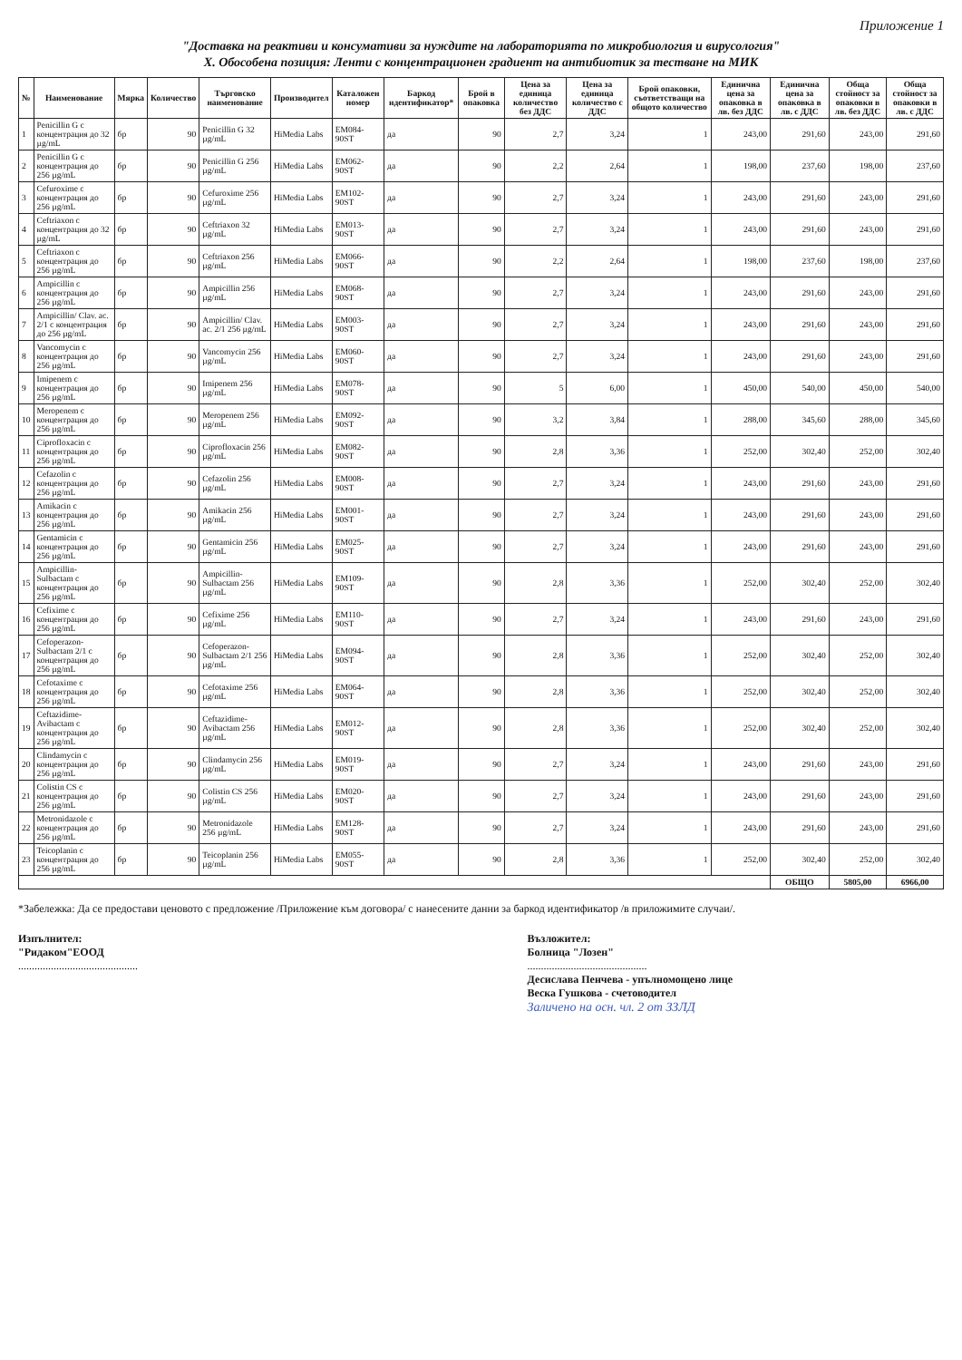Приложение 1
"Доставка на реактиви и консумативи за нуждите на лабораторията по микробиология и вирусология"
X. Обособена позиция: Ленти с концентрационен градиент на антибиотик за тестване на МИК
| № | Наименование | Мярка | Количество | Търговско наименование | Производител | Каталожен номер | Баркод идентификатор* | Брой в опаковка | Цена за единица количество без ДДС | Цена за единица количество с ДДС | Брой опаковки, съответстващи на общото количество | Единична цена за опаковка в лв. без ДДС | Единична цена за опаковка в лв. с ДДС | Обща стойност за опаковки в лв. без ДДС | Обща стойност за опаковки в лв. с ДДС |
| --- | --- | --- | --- | --- | --- | --- | --- | --- | --- | --- | --- | --- | --- | --- | --- |
| 1 | Penicillin G с концентрация до 32 µg/mL | бр | 90 | Penicillin G 32 µg/mL | HiMedia Labs | EM084-90ST | да | 90 | 2,7 | 3,24 | 1 | 243,00 | 291,60 | 243,00 | 291,60 |
| 2 | Penicillin G с концентрация до 256 µg/mL | бр | 90 | Penicillin G 256 µg/mL | HiMedia Labs | EM062-90ST | да | 90 | 2,2 | 2,64 | 1 | 198,00 | 237,60 | 198,00 | 237,60 |
| 3 | Cefuroxime с концентрация до 256 µg/mL | бр | 90 | Cefuroxime 256 µg/mL | HiMedia Labs | EM102-90ST | да | 90 | 2,7 | 3,24 | 1 | 243,00 | 291,60 | 243,00 | 291,60 |
| 4 | Ceftriaxon с концентрация до 32 µg/mL | бр | 90 | Ceftriaxon 32 µg/mL | HiMedia Labs | EM013-90ST | да | 90 | 2,7 | 3,24 | 1 | 243,00 | 291,60 | 243,00 | 291,60 |
| 5 | Ceftriaxon с концентрация до 256 µg/mL | бр | 90 | Ceftriaxon 256 µg/mL | HiMedia Labs | EM066-90ST | да | 90 | 2,2 | 2,64 | 1 | 198,00 | 237,60 | 198,00 | 237,60 |
| 6 | Ampicillin с концентрация до 256 µg/mL | бр | 90 | Ampicillin 256 µg/mL | HiMedia Labs | EM068-90ST | да | 90 | 2,7 | 3,24 | 1 | 243,00 | 291,60 | 243,00 | 291,60 |
| 7 | Ampicillin/ Clav. ac. 2/1 с концентрация до 256 µg/mL | бр | 90 | Ampicillin/ Clav. ac. 2/1 256 µg/mL | HiMedia Labs | EM003-90ST | да | 90 | 2,7 | 3,24 | 1 | 243,00 | 291,60 | 243,00 | 291,60 |
| 8 | Vancomycin с концентрация до 256 µg/mL | бр | 90 | Vancomycin 256 µg/mL | HiMedia Labs | EM060-90ST | да | 90 | 2,7 | 3,24 | 1 | 243,00 | 291,60 | 243,00 | 291,60 |
| 9 | Imipenem с концентрация до 256 µg/mL | бр | 90 | Imipenem 256 µg/mL | HiMedia Labs | EM078-90ST | да | 90 | 5 | 6,00 | 1 | 450,00 | 540,00 | 450,00 | 540,00 |
| 10 | Meropenem с концентрация до 256 µg/mL | бр | 90 | Meropenem 256 µg/mL | HiMedia Labs | EM092-90ST | да | 90 | 3,2 | 3,84 | 1 | 288,00 | 345,60 | 288,00 | 345,60 |
| 11 | Ciprofloxacin с концентрация до 256 µg/mL | бр | 90 | Ciprofloxacin 256 µg/mL | HiMedia Labs | EM082-90ST | да | 90 | 2,8 | 3,36 | 1 | 252,00 | 302,40 | 252,00 | 302,40 |
| 12 | Cefazolin с концентрация до 256 µg/mL | бр | 90 | Cefazolin 256 µg/mL | HiMedia Labs | EM008-90ST | да | 90 | 2,7 | 3,24 | 1 | 243,00 | 291,60 | 243,00 | 291,60 |
| 13 | Amikacin с концентрация до 256 µg/mL | бр | 90 | Amikacin 256 µg/mL | HiMedia Labs | EM001-90ST | да | 90 | 2,7 | 3,24 | 1 | 243,00 | 291,60 | 243,00 | 291,60 |
| 14 | Gentamicin с концентрация до 256 µg/mL | бр | 90 | Gentamicin 256 µg/mL | HiMedia Labs | EM025-90ST | да | 90 | 2,7 | 3,24 | 1 | 243,00 | 291,60 | 243,00 | 291,60 |
| 15 | Ampicillin-Sulbactam с концентрация до 256 µg/mL | бр | 90 | Ampicillin-Sulbactam 256 µg/mL | HiMedia Labs | EM109-90ST | да | 90 | 2,8 | 3,36 | 1 | 252,00 | 302,40 | 252,00 | 302,40 |
| 16 | Cefixime с концентрация до 256 µg/mL | бр | 90 | Cefixime 256 µg/mL | HiMedia Labs | EM110-90ST | да | 90 | 2,7 | 3,24 | 1 | 243,00 | 291,60 | 243,00 | 291,60 |
| 17 | Cefoperazon-Sulbactam 2/1 с концентрация до 256 µg/mL | бр | 90 | Cefoperazon-Sulbactam 2/1 256 µg/mL | HiMedia Labs | EM094-90ST | да | 90 | 2,8 | 3,36 | 1 | 252,00 | 302,40 | 252,00 | 302,40 |
| 18 | Cefotaxime с концентрация до 256 µg/mL | бр | 90 | Cefotaxime 256 µg/mL | HiMedia Labs | EM064-90ST | да | 90 | 2,8 | 3,36 | 1 | 252,00 | 302,40 | 252,00 | 302,40 |
| 19 | Ceftazidime-Avibactam с концентрация до 256 µg/mL | бр | 90 | Ceftazidime-Avibactam 256 µg/mL | HiMedia Labs | EM012-90ST | да | 90 | 2,8 | 3,36 | 1 | 252,00 | 302,40 | 252,00 | 302,40 |
| 20 | Clindamycin с концентрация до 256 µg/mL | бр | 90 | Clindamycin 256 µg/mL | HiMedia Labs | EM019-90ST | да | 90 | 2,7 | 3,24 | 1 | 243,00 | 291,60 | 243,00 | 291,60 |
| 21 | Colistin CS с концентрация до 256 µg/mL | бр | 90 | Colistin CS 256 µg/mL | HiMedia Labs | EM020-90ST | да | 90 | 2,7 | 3,24 | 1 | 243,00 | 291,60 | 243,00 | 291,60 |
| 22 | Metronidazole с концентрация до 256 µg/mL | бр | 90 | Metronidazole 256 µg/mL | HiMedia Labs | EM128-90ST | да | 90 | 2,7 | 3,24 | 1 | 243,00 | 291,60 | 243,00 | 291,60 |
| 23 | Teicoplanin с концентрация до 256 µg/mL | бр | 90 | Teicoplanin 256 µg/mL | HiMedia Labs | EM055-90ST | да | 90 | 2,8 | 3,36 | 1 | 252,00 | 302,40 | 252,00 | 302,40 |
| | | | | | | | | | | | | | ОБЩО | 5805,00 | 6966,00 |
*Забележка: Да се предостави ценовото с предложение /Приложение към договора/ с нанесените данни за баркод идентификатор /в приложимите случаи/.
Изпълнител:
"Ридаком"ЕООД
............................................
Възложител:
Болница "Лозен"
............................................
Десислава Пенчева - упълномощено лице
Веска Гушкова - счетоводител
Заличено на осн. чл. 2 от ЗЗЛД